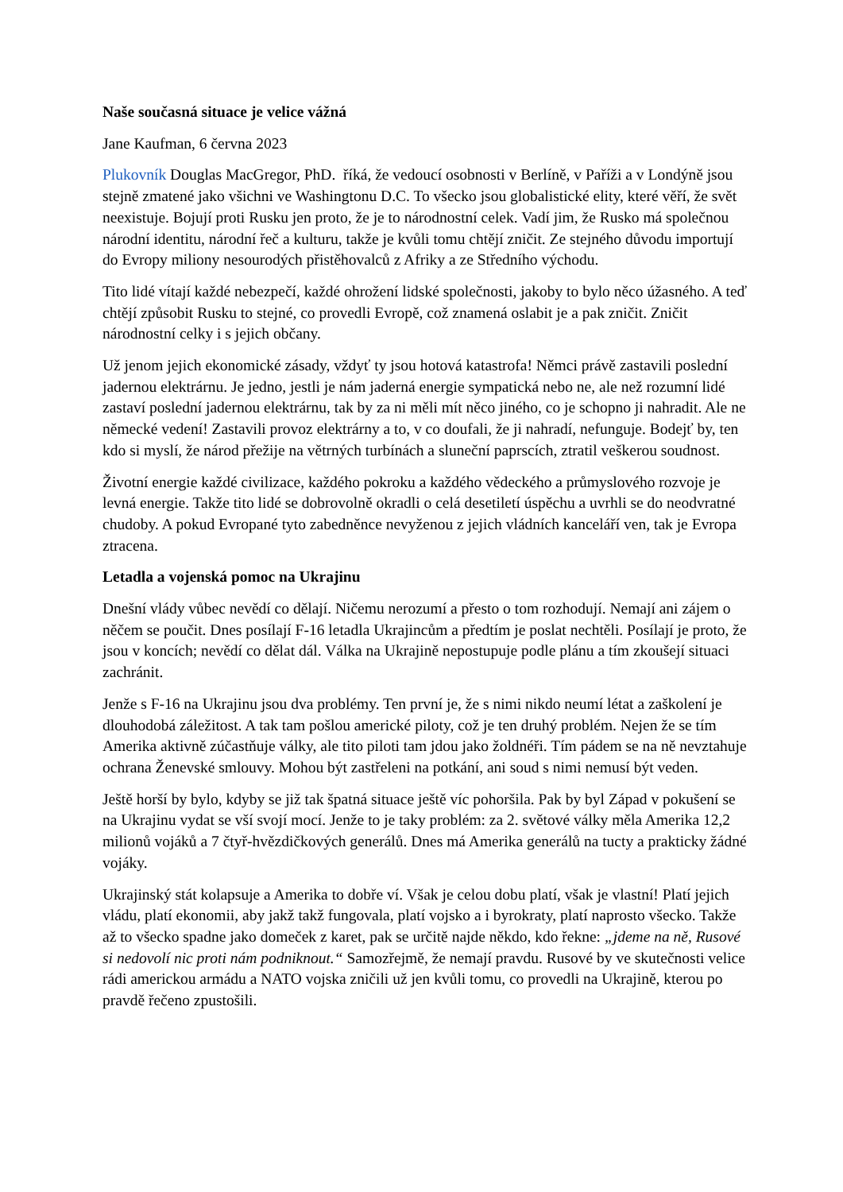Naše současná situace je velice vážná
Jane Kaufman, 6 června 2023
Plukovník Douglas MacGregor, PhD. říká, že vedoucí osobnosti v Berlíně, v Paříži a v Londýně jsou stejně zmatené jako všichni ve Washingtonu D.C. To všecko jsou globalistické elity, které věří, že svět neexistuje. Bojují proti Rusku jen proto, že je to národnostní celek. Vadí jim, že Rusko má společnou národní identitu, národní řeč a kulturu, takže je kvůli tomu chtějí zničit. Ze stejného důvodu importují do Evropy miliony nesourodých přistěhovalců z Afriky a ze Středního východu.
Tito lidé vítají každé nebezpečí, každé ohrožení lidské společnosti, jakoby to bylo něco úžasného. A teď chtějí způsobit Rusku to stejné, co provedli Evropě, což znamená oslabit je a pak zničit. Zničit národnostní celky i s jejich občany.
Už jenom jejich ekonomické zásady, vždyť ty jsou hotová katastrofa! Němci právě zastavili poslední jadernou elektrárnu. Je jedno, jestli je nám jaderná energie sympatická nebo ne, ale než rozumní lidé zastaví poslední jadernou elektrárnu, tak by za ni měli mít něco jiného, co je schopno ji nahradit. Ale ne německé vedení! Zastavili provoz elektrárny a to, v co doufali, že ji nahradí, nefunguje. Bodejť by, ten kdo si myslí, že národ přežije na větrných turbínách a sluneční paprscích, ztratil veškerou soudnost.
Životní energie každé civilizace, každého pokroku a každého vědeckého a průmyslového rozvoje je levná energie. Takže tito lidé se dobrovolně okradli o celá desetiletí úspěchu a uvrhli se do neodvratné chudoby. A pokud Evropané tyto zabedněnce nevyženou z jejich vládních kanceláří ven, tak je Evropa ztracena.
Letadla a vojenská pomoc na Ukrajinu
Dnešní vlády vůbec nevědí co dělají. Ničemu nerozumí a přesto o tom rozhodují. Nemají ani zájem o něčem se poučit. Dnes posílají F-16 letadla Ukrajincům a předtím je poslat nechtěli. Posílají je proto, že jsou v koncích; nevědí co dělat dál. Válka na Ukrajině nepostupuje podle plánu a tím zkoušejí situaci zachránit.
Jenže s F-16 na Ukrajinu jsou dva problémy. Ten první je, že s nimi nikdo neumí létat a zaškolení je dlouhodobá záležitost. A tak tam pošlou americké piloty, což je ten druhý problém. Nejen že se tím Amerika aktivně zúčastňuje války, ale tito piloti tam jdou jako žoldnéři. Tím pádem se na ně nevztahuje ochrana Ženevské smlouvy. Mohou být zastřeleni na potkání, ani soud s nimi nemusí být veden.
Ještě horší by bylo, kdyby se již tak špatná situace ještě víc pohoršila. Pak by byl Západ v pokušení se na Ukrajinu vydat se vší svojí mocí. Jenže to je taky problém: za 2. světové války měla Amerika 12,2 milionů vojáků a 7 čtyř-hvězdičkových generálů. Dnes má Amerika generálů na tucty a prakticky žádné vojáky.
Ukrajinský stát kolapsuje a Amerika to dobře ví. Však je celou dobu platí, však je vlastní! Platí jejich vládu, platí ekonomii, aby jakž takž fungovala, platí vojsko a i byrokraty, platí naprosto všecko. Takže až to všecko spadne jako domeček z karet, pak se určitě najde někdo, kdo řekne: „jdeme na ně, Rusové si nedovolí nic proti nám podniknout.“ Samozřejmě, že nemají pravdu. Rusové by ve skutečnosti velice rádi americkou armádu a NATO vojska zničili už jen kvůli tomu, co provedli na Ukrajině, kterou po pravdě řečeno zpustošili.